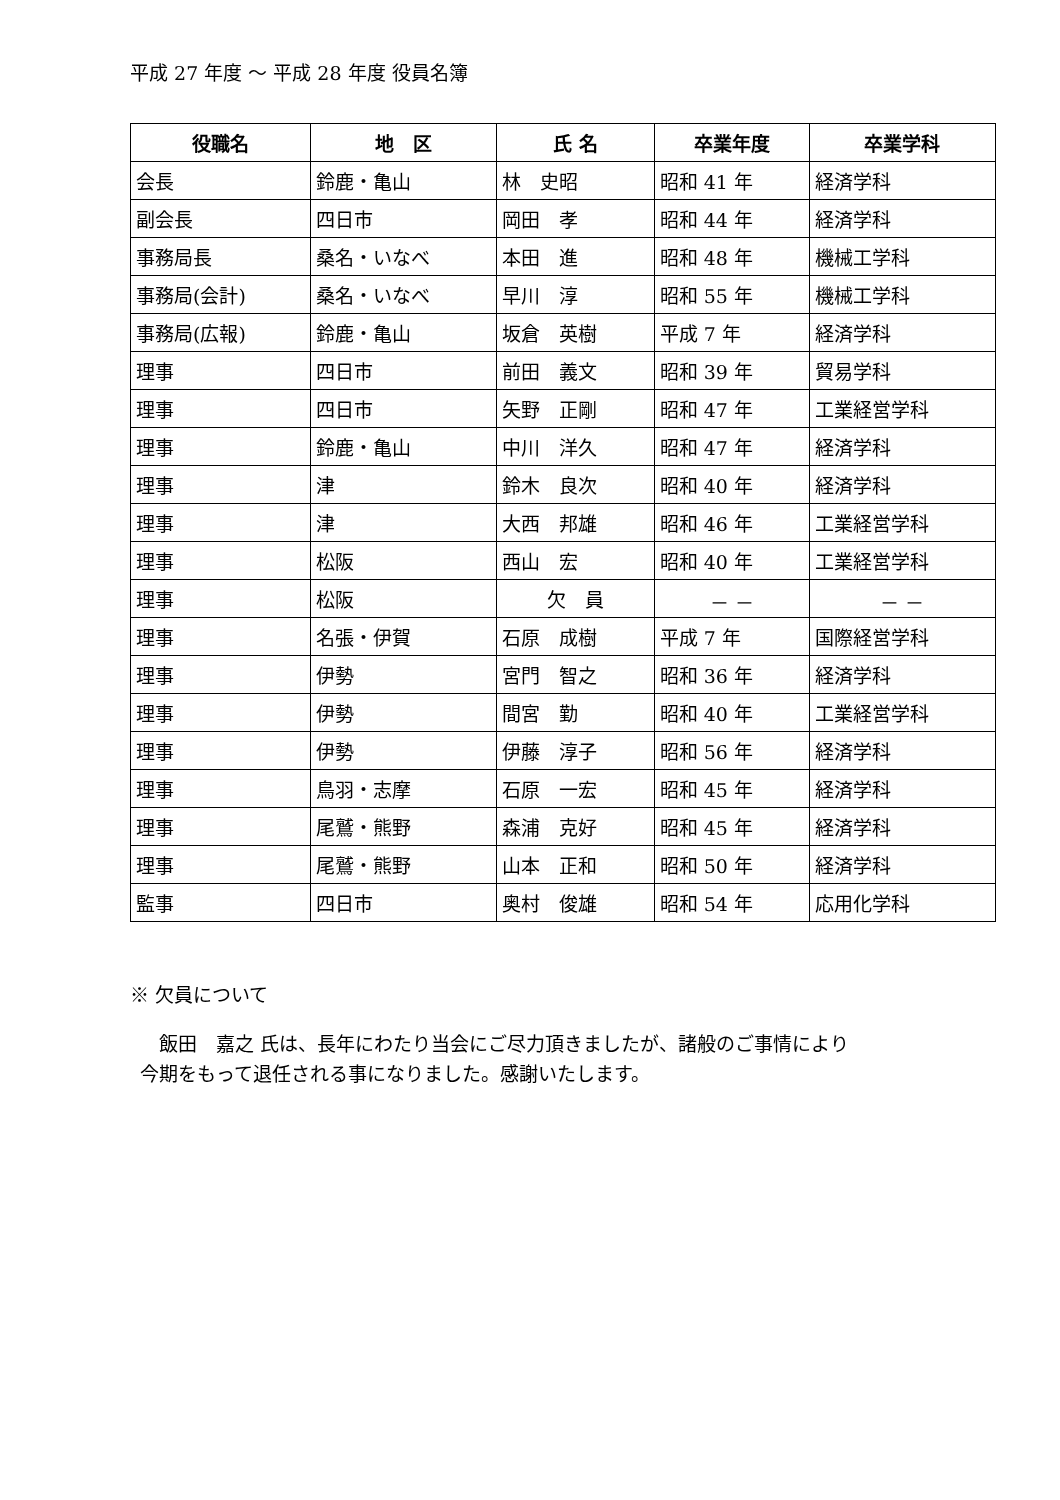平成 27 年度 ～ 平成 28 年度 役員名簿
| 役職名 | 地 区 | 氏 名 | 卒業年度 | 卒業学科 |
| --- | --- | --- | --- | --- |
| 会長 | 鈴鹿・亀山 | 林 史昭 | 昭和 41 年 | 経済学科 |
| 副会長 | 四日市 | 岡田 孝 | 昭和 44 年 | 経済学科 |
| 事務局長 | 桑名・いなべ | 本田 進 | 昭和 48 年 | 機械工学科 |
| 事務局(会計) | 桑名・いなべ | 早川 淳 | 昭和 55 年 | 機械工学科 |
| 事務局(広報) | 鈴鹿・亀山 | 坂倉 英樹 | 平成 7 年 | 経済学科 |
| 理事 | 四日市 | 前田 義文 | 昭和 39 年 | 貿易学科 |
| 理事 | 四日市 | 矢野 正剛 | 昭和 47 年 | 工業経営学科 |
| 理事 | 鈴鹿・亀山 | 中川 洋久 | 昭和 47 年 | 経済学科 |
| 理事 | 津 | 鈴木 良次 | 昭和 40 年 | 経済学科 |
| 理事 | 津 | 大西 邦雄 | 昭和 46 年 | 工業経営学科 |
| 理事 | 松阪 | 西山 宏 | 昭和 40 年 | 工業経営学科 |
| 理事 | 松阪 | 欠 員 | － － | － － |
| 理事 | 名張・伊賀 | 石原 成樹 | 平成 7 年 | 国際経営学科 |
| 理事 | 伊勢 | 宮門 智之 | 昭和 36 年 | 経済学科 |
| 理事 | 伊勢 | 間宮 勤 | 昭和 40 年 | 工業経営学科 |
| 理事 | 伊勢 | 伊藤 淳子 | 昭和 56 年 | 経済学科 |
| 理事 | 鳥羽・志摩 | 石原 一宏 | 昭和 45 年 | 経済学科 |
| 理事 | 尾鷲・熊野 | 森浦 克好 | 昭和 45 年 | 経済学科 |
| 理事 | 尾鷲・熊野 | 山本 正和 | 昭和 50 年 | 経済学科 |
| 監事 | 四日市 | 奥村 俊雄 | 昭和 54 年 | 応用化学科 |
※ 欠員について
　飯田　嘉之 氏は、長年にわたり当会にご尽力頂きましたが、諸般のご事情により
今期をもって退任される事になりました。感謝いたします。